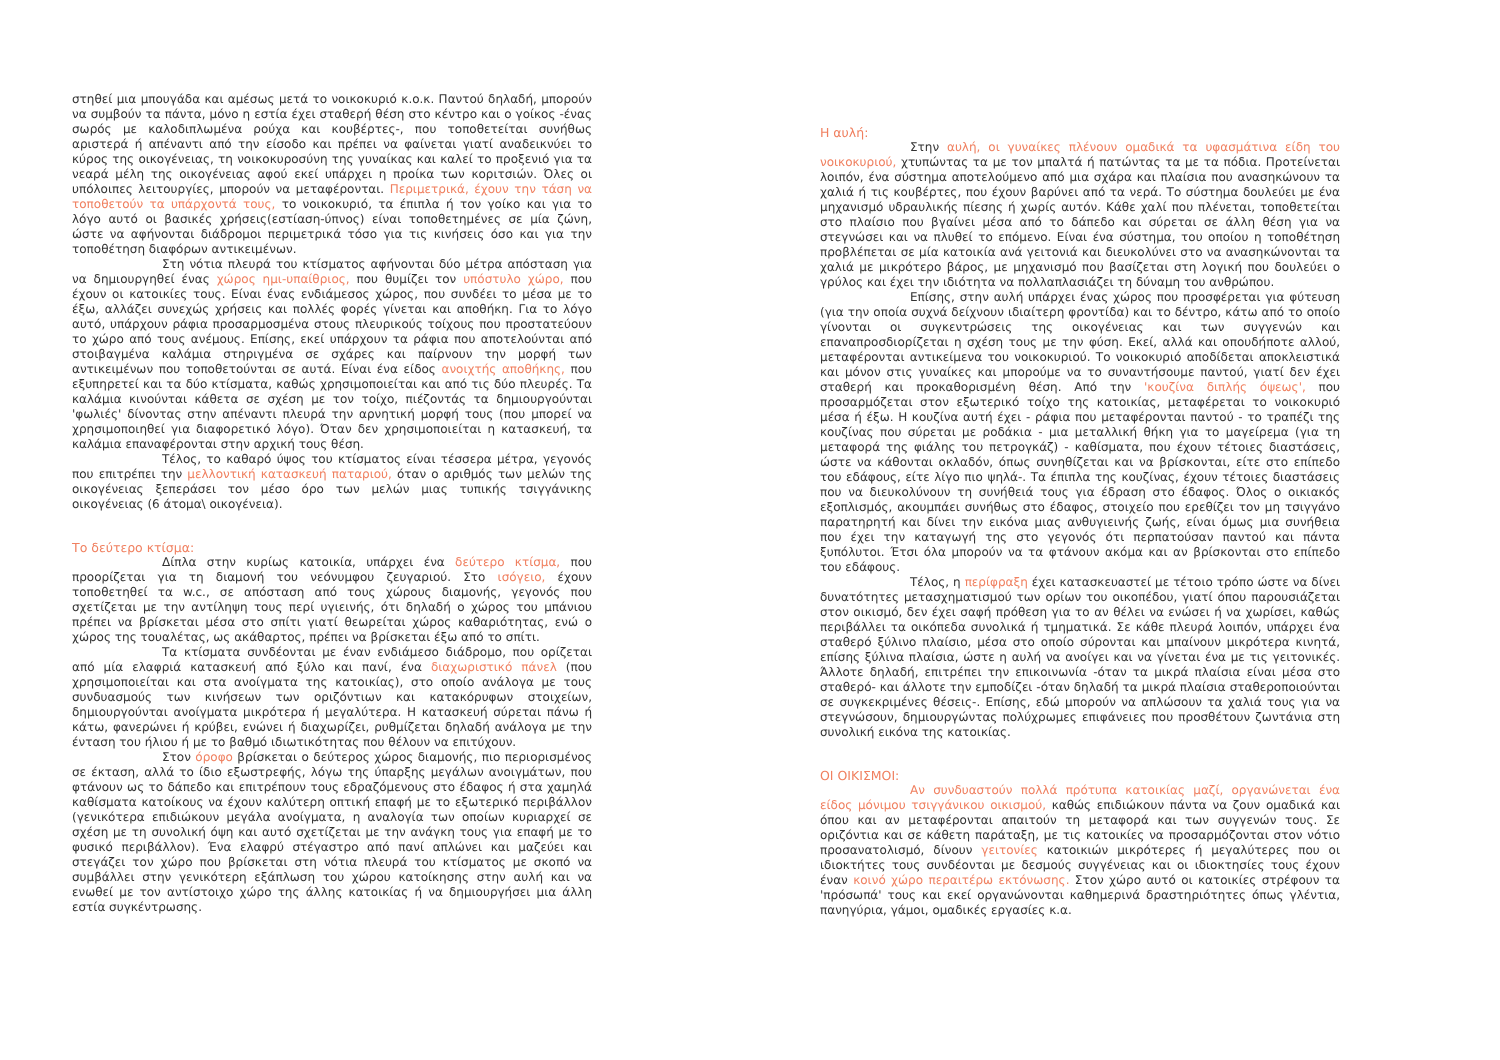στηθεί μια μπουγάδα και αμέσως μετά το νοικοκυριό κ.ο.κ. Παντού δηλαδή, μπορούν να συμβούν τα πάντα, μόνο η εστία έχει σταθερή θέση στο κέντρο και ο γοίκος -ένας σωρός με καλοδιπλωμένα ρούχα και κουβέρτες-, που τοποθετείται συνήθως αριστερά ή απέναντι από την είσοδο και πρέπει να φαίνεται γιατί αναδεικνύει το κύρος της οικογένειας, τη νοικοκυροσύνη της γυναίκας και καλεί το προξενιό για τα νεαρά μέλη της οικογένειας αφού εκεί υπάρχει η προίκα των κοριτσιών. Όλες οι υπόλοιπες λειτουργίες, μπορούν να μεταφέρονται. Περιμετρικά, έχουν την τάση να τοποθετούν τα υπάρχοντά τους, το νοικοκυριό, τα έπιπλα ή τον γοίκο και για το λόγο αυτό οι βασικές χρήσεις(εστίαση-ύπνος) είναι τοποθετημένες σε μία ζώνη, ώστε να αφήνονται διάδρομοι περιμετρικά τόσο για τις κινήσεις όσο και για την τοποθέτηση διαφόρων αντικειμένων.
Στη νότια πλευρά του κτίσματος αφήνονται δύο μέτρα απόσταση για να δημιουργηθεί ένας χώρος ημι-υπαίθριος, που θυμίζει τον υπόστυλο χώρο, που έχουν οι κατοικίες τους. Είναι ένας ενδιάμεσος χώρος, που συνδέει το μέσα με το έξω, αλλάζει συνεχώς χρήσεις και πολλές φορές γίνεται και αποθήκη. Για το λόγο αυτό, υπάρχουν ράφια προσαρμοσμένα στους πλευρικούς τοίχους που προστατεύουν το χώρο από τους ανέμους. Επίσης, εκεί υπάρχουν τα ράφια που αποτελούνται από στοιβαγμένα καλάμια στηριγμένα σε σχάρες και παίρνουν την μορφή των αντικειμένων που τοποθετούνται σε αυτά. Είναι ένα είδος ανοιχτής αποθήκης, που εξυπηρετεί και τα δύο κτίσματα, καθώς χρησιμοποιείται και από τις δύο πλευρές. Τα καλάμια κινούνται κάθετα σε σχέση με τον τοίχο, πιέζοντάς τα δημιουργούνται 'φωλιές' δίνοντας στην απέναντι πλευρά την αρνητική μορφή τους (που μπορεί να χρησιμοποιηθεί για διαφορετικό λόγο). Όταν δεν χρησιμοποιείται η κατασκευή, τα καλάμια επαναφέρονται στην αρχική τους θέση.
Τέλος, το καθαρό ύψος του κτίσματος είναι τέσσερα μέτρα, γεγονός που επιτρέπει την μελλοντική κατασκευή παταριού, όταν ο αριθμός των μελών της οικογένειας ξεπεράσει τον μέσο όρο των μελών μιας τυπικής τσιγγάνικης οικογένειας (6 άτομα\ οικογένεια).
Το δεύτερο κτίσμα:
Δίπλα στην κυρίως κατοικία, υπάρχει ένα δεύτερο κτίσμα, που προορίζεται για τη διαμονή του νεόνυμφου ζευγαριού. Στο ισόγειο, έχουν τοποθετηθεί τα w.c., σε απόσταση από τους χώρους διαμονής, γεγονός που σχετίζεται με την αντίληψη τους περί υγιεινής, ότι δηλαδή ο χώρος του μπάνιου πρέπει να βρίσκεται μέσα στο σπίτι γιατί θεωρείται χώρος καθαριότητας, ενώ ο χώρος της τουαλέτας, ως ακάθαρτος, πρέπει να βρίσκεται έξω από το σπίτι.
Τα κτίσματα συνδέονται με έναν ενδιάμεσο διάδρομο, που ορίζεται από μία ελαφριά κατασκευή από ξύλο και πανί, ένα διαχωριστικό πάνελ (που χρησιμοποιείται και στα ανοίγματα της κατοικίας), στο οποίο ανάλογα με τους συνδυασμούς των κινήσεων των οριζόντιων και κατακόρυφων στοιχείων, δημιουργούνται ανοίγματα μικρότερα ή μεγαλύτερα. Η κατασκευή σύρεται πάνω ή κάτω, φανερώνει ή κρύβει, ενώνει ή διαχωρίζει, ρυθμίζεται δηλαδή ανάλογα με την ένταση του ήλιου ή με το βαθμό ιδιωτικότητας που θέλουν να επιτύχουν.
Στον όροφο βρίσκεται ο δεύτερος χώρος διαμονής, πιο περιορισμένος σε έκταση, αλλά το ίδιο εξωστρεφής, λόγω της ύπαρξης μεγάλων ανοιγμάτων, που φτάνουν ως το δάπεδο και επιτρέπουν τους εδραζόμενους στο έδαφος ή στα χαμηλά καθίσματα κατοίκους να έχουν καλύτερη οπτική επαφή με το εξωτερικό περιβάλλον (γενικότερα επιδιώκουν μεγάλα ανοίγματα, η αναλογία των οποίων κυριαρχεί σε σχέση με τη συνολική όψη και αυτό σχετίζεται με την ανάγκη τους για επαφή με το φυσικό περιβάλλον). Ένα ελαφρύ στέγαστρο από πανί απλώνει και μαζεύει και στεγάζει τον χώρο που βρίσκεται στη νότια πλευρά του κτίσματος με σκοπό να συμβάλλει στην γενικότερη εξάπλωση του χώρου κατοίκησης στην αυλή και να ενωθεί με τον αντίστοιχο χώρο της άλλης κατοικίας ή να δημιουργήσει μια άλλη εστία συγκέντρωσης.
Η αυλή:
Στην αυλή, οι γυναίκες πλένουν ομαδικά τα υφασμάτινα είδη του νοικοκυριού, χτυπώντας τα με τον μπαλτά ή πατώντας τα με τα πόδια. Προτείνεται λοιπόν, ένα σύστημα αποτελούμενο από μια σχάρα και πλαίσια που ανασηκώνουν τα χαλιά ή τις κουβέρτες, που έχουν βαρύνει από τα νερά. Το σύστημα δουλεύει με ένα μηχανισμό υδραυλικής πίεσης ή χωρίς αυτόν. Κάθε χαλί που πλένεται, τοποθετείται στο πλαίσιο που βγαίνει μέσα από το δάπεδο και σύρεται σε άλλη θέση για να στεγνώσει και να πλυθεί το επόμενο. Είναι ένα σύστημα, του οποίου η τοποθέτηση προβλέπεται σε μία κατοικία ανά γειτονιά και διευκολύνει στο να ανασηκώνονται τα χαλιά με μικρότερο βάρος, με μηχανισμό που βασίζεται στη λογική που δουλεύει ο γρύλος και έχει την ιδιότητα να πολλαπλασιάζει τη δύναμη του ανθρώπου.
Επίσης, στην αυλή υπάρχει ένας χώρος που προσφέρεται για φύτευση (για την οποία συχνά δείχνουν ιδιαίτερη φροντίδα) και το δέντρο, κάτω από το οποίο γίνονται οι συγκεντρώσεις της οικογένειας και των συγγενών και επαναπροσδιορίζεται η σχέση τους με την φύση. Εκεί, αλλά και οπουδήποτε αλλού, μεταφέρονται αντικείμενα του νοικοκυριού. Το νοικοκυριό αποδίδεται αποκλειστικά και μόνον στις γυναίκες και μπορούμε να το συναντήσουμε παντού, γιατί δεν έχει σταθερή και προκαθορισμένη θέση. Από την 'κουζίνα διπλής όψεως', που προσαρμόζεται στον εξωτερικό τοίχο της κατοικίας, μεταφέρεται το νοικοκυριό μέσα ή έξω. Η κουζίνα αυτή έχει - ράφια που μεταφέρονται παντού - το τραπέζι της κουζίνας που σύρεται με ροδάκια - μια μεταλλική θήκη για το μαγείρεμα (για τη μεταφορά της φιάλης του πετρογκάζ) - καθίσματα, που έχουν τέτοιες διαστάσεις, ώστε να κάθονται οκλαδόν, όπως συνηθίζεται και να βρίσκονται, είτε στο επίπεδο του εδάφους, είτε λίγο πιο ψηλά-. Τα έπιπλα της κουζίνας, έχουν τέτοιες διαστάσεις που να διευκολύνουν τη συνήθειά τους για έδραση στο έδαφος. Όλος ο οικιακός εξοπλισμός, ακουμπάει συνήθως στο έδαφος, στοιχείο που ερεθίζει τον μη τσιγγάνο παρατηρητή και δίνει την εικόνα μιας ανθυγιεινής ζωής, είναι όμως μια συνήθεια που έχει την καταγωγή της στο γεγονός ότι περπατούσαν παντού και πάντα ξυπόλυτοι. Έτσι όλα μπορούν να τα φτάνουν ακόμα και αν βρίσκονται στο επίπεδο του εδάφους.
Τέλος, η περίφραξη έχει κατασκευαστεί με τέτοιο τρόπο ώστε να δίνει δυνατότητες μετασχηματισμού των ορίων του οικοπέδου, γιατί όπου παρουσιάζεται στον οικισμό, δεν έχει σαφή πρόθεση για το αν θέλει να ενώσει ή να χωρίσει, καθώς περιβάλλει τα οικόπεδα συνολικά ή τμηματικά. Σε κάθε πλευρά λοιπόν, υπάρχει ένα σταθερό ξύλινο πλαίσιο, μέσα στο οποίο σύρονται και μπαίνουν μικρότερα κινητά, επίσης ξύλινα πλαίσια, ώστε η αυλή να ανοίγει και να γίνεται ένα με τις γειτονικές. Άλλοτε δηλαδή, επιτρέπει την επικοινωνία -όταν τα μικρά πλαίσια είναι μέσα στο σταθερό- και άλλοτε την εμποδίζει -όταν δηλαδή τα μικρά πλαίσια σταθεροποιούνται σε συγκεκριμένες θέσεις-. Επίσης, εδώ μπορούν να απλώσουν τα χαλιά τους για να στεγνώσουν, δημιουργώντας πολύχρωμες επιφάνειες που προσθέτουν ζωντάνια στη συνολική εικόνα της κατοικίας.
ΟΙ ΟΙΚΙΣΜΟΙ:
Αν συνδυαστούν πολλά πρότυπα κατοικίας μαζί, οργανώνεται ένα είδος μόνιμου τσιγγάνικου οικισμού, καθώς επιδιώκουν πάντα να ζουν ομαδικά και όπου και αν μεταφέρονται απαιτούν τη μεταφορά και των συγγενών τους. Σε οριζόντια και σε κάθετη παράταξη, με τις κατοικίες να προσαρμόζονται στον νότιο προσανατολισμό, δίνουν γειτονίες κατοικιών μικρότερες ή μεγαλύτερες που οι ιδιοκτήτες τους συνδέονται με δεσμούς συγγένειας και οι ιδιοκτησίες τους έχουν έναν κοινό χώρο περαιτέρω εκτόνωσης. Στον χώρο αυτό οι κατοικίες στρέφουν τα 'πρόσωπά' τους και εκεί οργανώνονται καθημερινά δραστηριότητες όπως γλέντια, πανηγύρια, γάμοι, ομαδικές εργασίες κ.α.